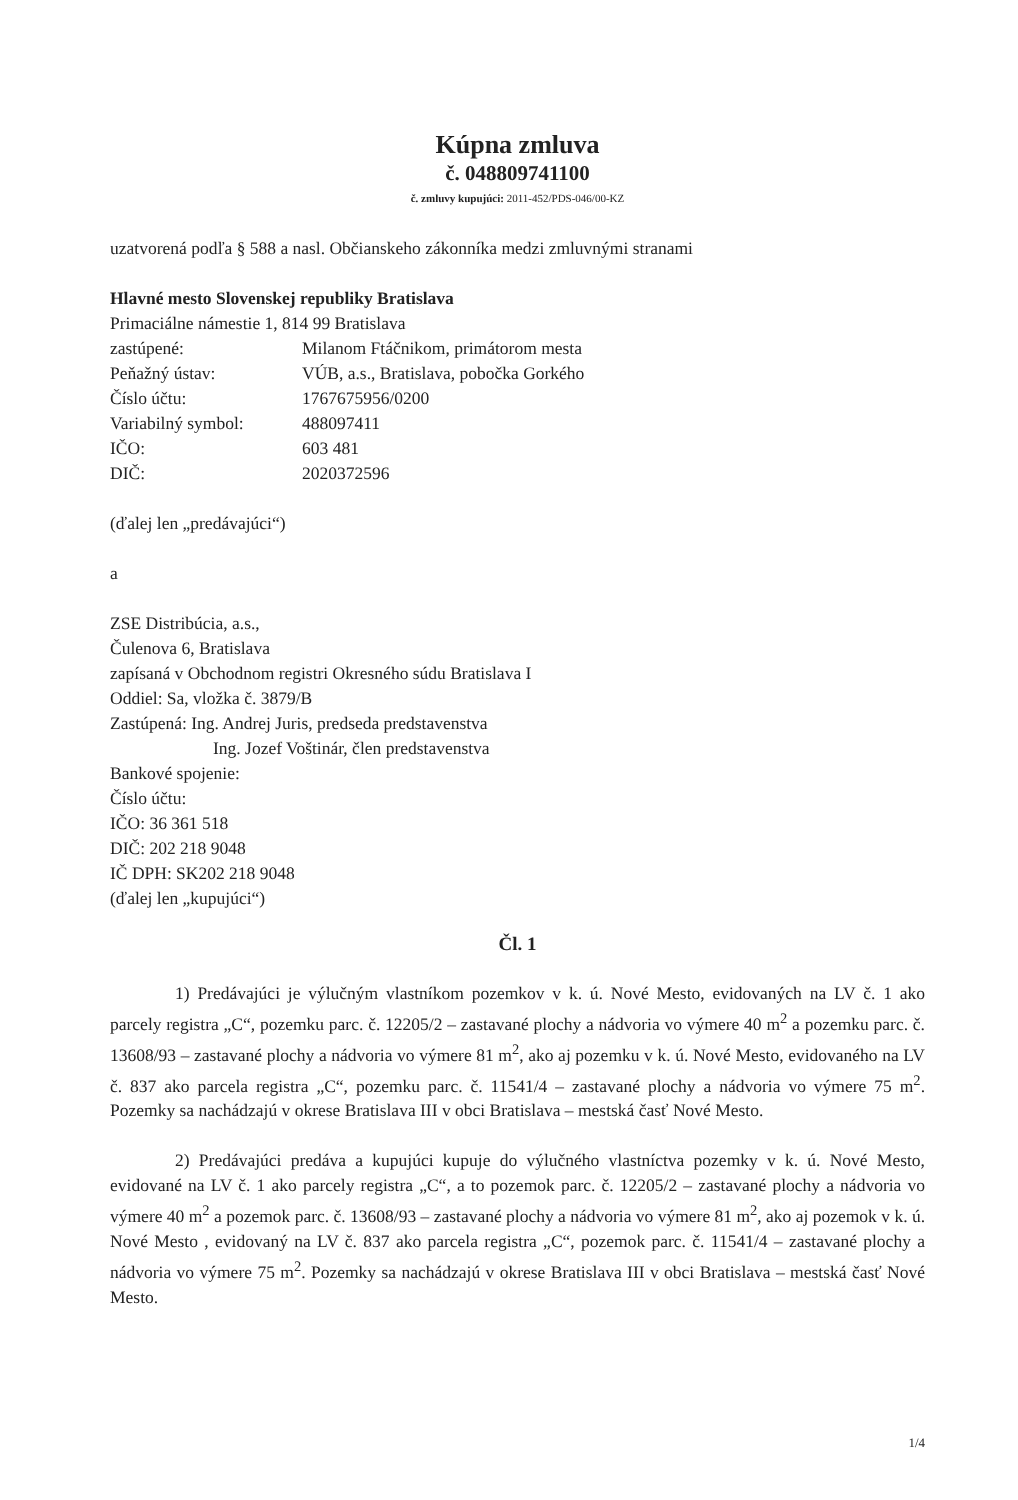Kúpna zmluva
č. 048809741100
č. zmluvy kupujúci: 2011-452/PDS-046/00-KZ
uzatvorená podľa § 588 a nasl. Občianskeho zákonníka medzi zmluvnými stranami
Hlavné mesto Slovenskej republiky Bratislava
Primaciálne námestie 1, 814 99 Bratislava
zastúpené: Milanom Ftáčnikom, primátorom mesta
Peňažný ústav: VÚB, a.s., Bratislava, pobočka Gorkého
Číslo účtu: 1767675956/0200
Variabilný symbol: 488097411
IČO: 603 481
DIČ: 2020372596
(ďalej len „predávajúci“)
a
ZSE Distribúcia, a.s.,
Čulenova 6, Bratislava
zapísaná v Obchodnom registri Okresného súdu Bratislava I
Oddiel: Sa, vložka č. 3879/B
Zastúpená: Ing. Andrej Juris, predseda predstavenstva
Ing. Jozef Voštinár, člen predstavenstva
Bankové spojenie:
Číslo účtu:
IČO: 36 361 518
DIČ: 202 218 9048
IČ DPH: SK202 218 9048
(ďalej len „kupujúci“)
Čl. 1
1) Predávajúci je výlučným vlastníkom pozemkov v k. ú. Nové Mesto, evidovaných na LV č. 1 ako parcely registra „C“, pozemku parc. č. 12205/2 – zastavané plochy a nádvoria vo výmere 40 m<sup>2</sup> a pozemku parc. č. 13608/93 – zastavané plochy a nádvoria vo výmere 81 m<sup>2</sup>, ako aj pozemku v k. ú. Nové Mesto, evidovaného na LV č. 837 ako parcela registra „C“, pozemku parc. č. 11541/4 – zastavané plochy a nádvoria vo výmere 75 m<sup>2</sup>. Pozemky sa nachádzajú v okrese Bratislava III v obci Bratislava – mestská časť Nové Mesto.
2) Predávajúci predáva a kupujúci kupuje do výlučného vlastníctva pozemky v k. ú. Nové Mesto, evidované na LV č. 1 ako parcely registra „C“, a to pozemok parc. č. 12205/2 – zastavané plochy a nádvoria vo výmere 40 m<sup>2</sup> a pozemok parc. č. 13608/93 – zastavané plochy a nádvoria vo výmere 81 m<sup>2</sup>, ako aj pozemok v k. ú. Nové Mesto , evidovaný na LV č. 837 ako parcela registra „C“, pozemok parc. č. 11541/4 – zastavané plochy a nádvoria vo výmere 75 m<sup>2</sup>. Pozemky sa nachádzajú v okrese Bratislava III v obci Bratislava – mestská časť Nové Mesto.
1/4